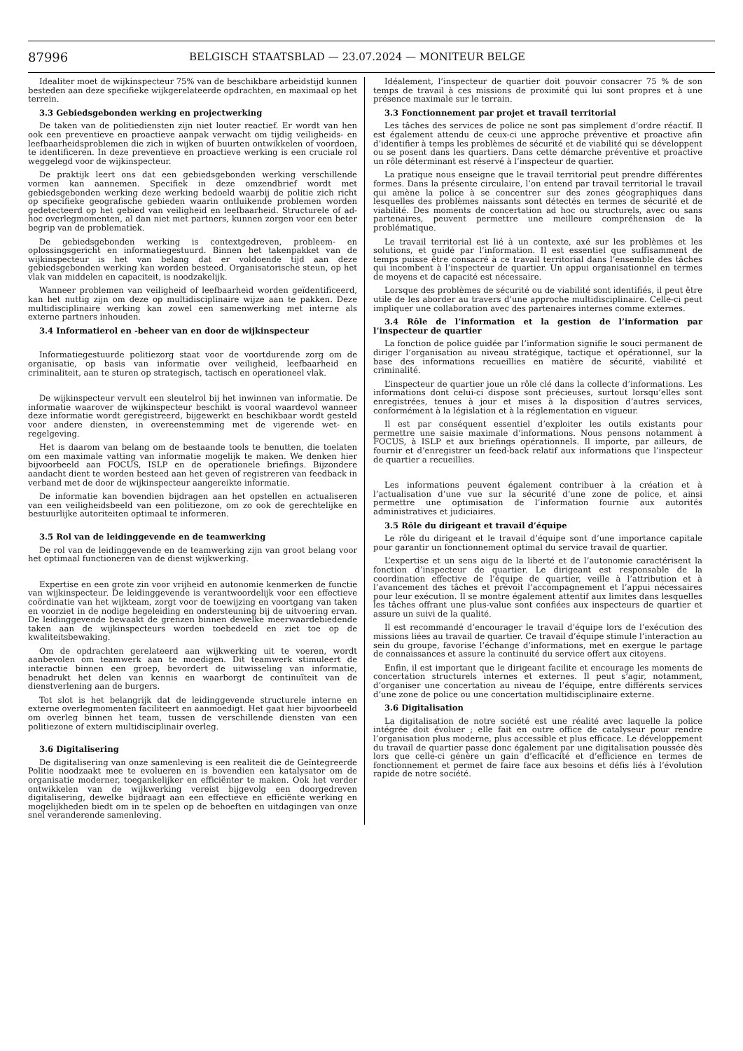87996 BELGISCH STAATSBLAD — 23.07.2024 — MONITEUR BELGE
Idealiter moet de wijkinspecteur 75% van de beschikbare arbeidstijd kunnen besteden aan deze specifieke wijkgerelateerde opdrachten, en maximaal op het terrein.
3.3 Gebiedsgebonden werking en projectwerking
De taken van de politiediensten zijn niet louter reactief. Er wordt van hen ook een preventieve en proactieve aanpak verwacht om tijdig veiligheids- en leefbaarheidsproblemen die zich in wijken of buurten ontwikkelen of voordoen, te identificeren. In deze preventieve en proactieve werking is een cruciale rol weggelegd voor de wijkinspecteur.
De praktijk leert ons dat een gebiedsgebonden werking verschillende vormen kan aannemen. Specifiek in deze omzendbrief wordt met gebiedsgebonden werking deze werking bedoeld waarbij de politie zich richt op specifieke geografische gebieden waarin ontluikende problemen worden gedetecteerd op het gebied van veiligheid en leefbaarheid. Structurele of ad-hoc overlegmomenten, al dan niet met partners, kunnen zorgen voor een beter begrip van de problematiek.
De gebiedsgebonden werking is contextgedreven, probleem- en oplossingsgericht en informatiegestuurd. Binnen het takenpakket van de wijkinspecteur is het van belang dat er voldoende tijd aan deze gebiedsgebonden werking kan worden besteed. Organisatorische steun, op het vlak van middelen en capaciteit, is noodzakelijk.
Wanneer problemen van veiligheid of leefbaarheid worden geïdentificeerd, kan het nuttig zijn om deze op multidisciplinaire wijze aan te pakken. Deze multidisciplinaire werking kan zowel een samenwerking met interne als externe partners inhouden.
3.4 Informatierol en -beheer van en door de wijkinspecteur
Informatiegestuurde politiezorg staat voor de voortdurende zorg om de organisatie, op basis van informatie over veiligheid, leefbaarheid en criminaliteit, aan te sturen op strategisch, tactisch en operationeel vlak.
De wijkinspecteur vervult een sleutelrol bij het inwinnen van informatie. De informatie waarover de wijkinspecteur beschikt is vooral waardevol wanneer deze informatie wordt geregistreerd, bijgewerkt en beschikbaar wordt gesteld voor andere diensten, in overeenstemming met de vigerende wet- en regelgeving.
Het is daarom van belang om de bestaande tools te benutten, die toelaten om een maximale vatting van informatie mogelijk te maken. We denken hier bijvoorbeeld aan FOCUS, ISLP en de operationele briefings. Bijzondere aandacht dient te worden besteed aan het geven of registreren van feedback in verband met de door de wijkinspecteur aangereikte informatie.
De informatie kan bovendien bijdragen aan het opstellen en actualiseren van een veiligheidsbeeld van een politiezone, om zo ook de gerechtelijke en bestuurlijke autoriteiten optimaal te informeren.
3.5 Rol van de leidinggevende en de teamwerking
De rol van de leidinggevende en de teamwerking zijn van groot belang voor het optimaal functioneren van de dienst wijkwerking.
Expertise en een grote zin voor vrijheid en autonomie kenmerken de functie van wijkinspecteur. De leidinggevende is verantwoordelijk voor een effectieve coördinatie van het wijkteam, zorgt voor de toewijzing en voortgang van taken en voorziet in de nodige begeleiding en ondersteuning bij de uitvoering ervan. De leidinggevende bewaakt de grenzen binnen dewelke meerwaardebiedende taken aan de wijkinspecteurs worden toebedeeld en ziet toe op de kwaliteitsbewaking.
Om de opdrachten gerelateerd aan wijkwerking uit te voeren, wordt aanbevolen om teamwerk aan te moedigen. Dit teamwerk stimuleert de interactie binnen een groep, bevordert de uitwisseling van informatie, benadrukt het delen van kennis en waarborgt de continuïteit van de dienstverlening aan de burgers.
Tot slot is het belangrijk dat de leidinggevende structurele interne en externe overlegmomenten faciliteert en aanmoedigt. Het gaat hier bijvoorbeeld om overleg binnen het team, tussen de verschillende diensten van een politiezone of extern multidisciplinair overleg.
3.6 Digitalisering
De digitalisering van onze samenleving is een realiteit die de Geïntegreerde Politie noodzaakt mee te evolueren en is bovendien een katalysator om de organisatie moderner, toegankelijker en efficiënter te maken. Ook het verder ontwikkelen van de wijkwerking vereist bijgevolg een doorgedreven digitalisering, dewelke bijdraagt aan een effectieve en efficiënte werking en mogelijkheden biedt om in te spelen op de behoeften en uitdagingen van onze snel veranderende samenleving.
Idéalement, l’inspecteur de quartier doit pouvoir consacrer 75 % de son temps de travail à ces missions de proximité qui lui sont propres et à une présence maximale sur le terrain.
3.3 Fonctionnement par projet et travail territorial
Les tâches des services de police ne sont pas simplement d’ordre réactif. Il est également attendu de ceux-ci une approche préventive et proactive afin d’identifier à temps les problèmes de sécurité et de viabilité qui se développent ou se posent dans les quartiers. Dans cette démarche préventive et proactive un rôle déterminant est réservé à l’inspecteur de quartier.
La pratique nous enseigne que le travail territorial peut prendre différentes formes. Dans la présente circulaire, l’on entend par travail territorial le travail qui amène la police à se concentrer sur des zones géographiques dans lesquelles des problèmes naissants sont détectés en termes de sécurité et de viabilité. Des moments de concertation ad hoc ou structurels, avec ou sans partenaires, peuvent permettre une meilleure compréhension de la problématique.
Le travail territorial est lié à un contexte, axé sur les problèmes et les solutions, et guidé par l’information. Il est essentiel que suffisamment de temps puisse être consacré à ce travail territorial dans l’ensemble des tâches qui incombent à l’inspecteur de quartier. Un appui organisationnel en termes de moyens et de capacité est nécessaire.
Lorsque des problèmes de sécurité ou de viabilité sont identifiés, il peut être utile de les aborder au travers d’une approche multidisciplinaire. Celle-ci peut impliquer une collaboration avec des partenaires internes comme externes.
3.4 Rôle de l’information et la gestion de l’information par l’inspecteur de quartier
La fonction de police guidée par l’information signifie le souci permanent de diriger l’organisation au niveau stratégique, tactique et opérationnel, sur la base des informations recueillies en matière de sécurité, viabilité et criminalité.
L’inspecteur de quartier joue un rôle clé dans la collecte d’informations. Les informations dont celui-ci dispose sont précieuses, surtout lorsqu’elles sont enregistrées, tenues à jour et mises à la disposition d’autres services, conformément à la législation et à la réglementation en vigueur.
Il est par conséquent essentiel d’exploiter les outils existants pour permettre une saisie maximale d’informations. Nous pensons notamment à FOCUS, à ISLP et aux briefings opérationnels. Il importe, par ailleurs, de fournir et d’enregistrer un feed-back relatif aux informations que l’inspecteur de quartier a recueillies.
Les informations peuvent également contribuer à la création et à l’actualisation d’une vue sur la sécurité d’une zone de police, et ainsi permettre une optimisation de l’information fournie aux autorités administratives et judiciaires.
3.5 Rôle du dirigeant et travail d’équipe
Le rôle du dirigeant et le travail d’équipe sont d’une importance capitale pour garantir un fonctionnement optimal du service travail de quartier.
L’expertise et un sens aigu de la liberté et de l’autonomie caractérisent la fonction d’inspecteur de quartier. Le dirigeant est responsable de la coordination effective de l’équipe de quartier, veille à l’attribution et à l’avancement des tâches et prévoit l’accompagnement et l’appui nécessaires pour leur exécution. Il se montre également attentif aux limites dans lesquelles les tâches offrant une plus-value sont confiées aux inspecteurs de quartier et assure un suivi de la qualité.
Il est recommandé d’encourager le travail d’équipe lors de l’exécution des missions liées au travail de quartier. Ce travail d’équipe stimule l’interaction au sein du groupe, favorise l’échange d’informations, met en exergue le partage de connaissances et assure la continuité du service offert aux citoyens.
Enfin, il est important que le dirigeant facilite et encourage les moments de concertation structurels internes et externes. Il peut s’agir, notamment, d’organiser une concertation au niveau de l’équipe, entre différents services d’une zone de police ou une concertation multidisciplinaire externe.
3.6 Digitalisation
La digitalisation de notre société est une réalité avec laquelle la police intégrée doit évoluer ; elle fait en outre office de catalyseur pour rendre l’organisation plus moderne, plus accessible et plus efficace. Le développement du travail de quartier passe donc également par une digitalisation poussée dès lors que celle-ci génère un gain d’efficacité et d’efficience en termes de fonctionnement et permet de faire face aux besoins et défis liés à l’évolution rapide de notre société.